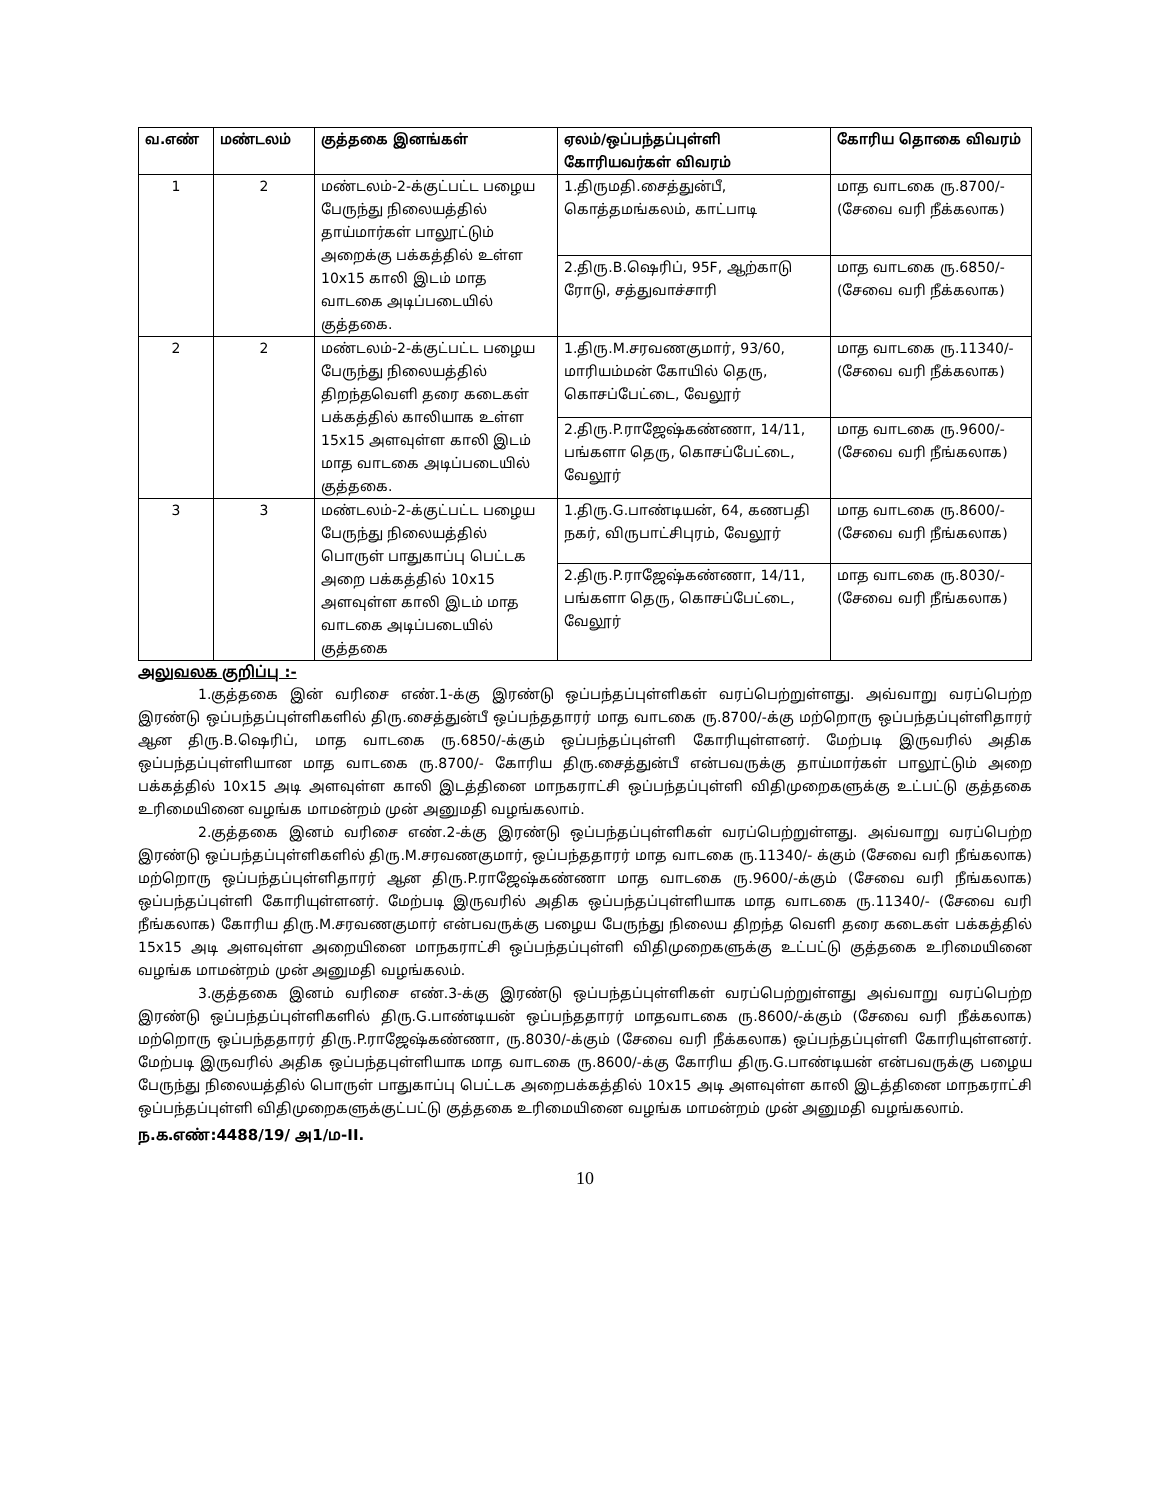| வ.எண் | மண்டலம் | குத்தகை இனங்கள் | ஏலம்/ஒப்பந்தப்புள்ளி கோரியவர்கள் விவரம் | கோரிய தொகை விவரம் |
| --- | --- | --- | --- | --- |
| 1 | 2 | மண்டலம்-2-க்குட்பட்ட பழைய பேருந்து நிலையத்தில் தாய்மார்கள் பாலூட்டும் அறைக்கு பக்கத்தில் உள்ள 10x15 காலி இடம் மாத வாடகை அடிப்படையில் குத்தகை. | 1.திருமதி.சைத்துன்பீ, கொத்தமங்கலம், காட்பாடி | மாத வாடகை ரு.8700/- (சேவை வரி நீக்கலாக) |
| | | | 2.திரு.B.ஷெரிப், 95F, ஆற்காடு ரோடு, சத்துவாச்சாரி | மாத வாடகை ரு.6850/- (சேவை வரி நீக்கலாக) |
| 2 | 2 | மண்டலம்-2-க்குட்பட்ட பழைய பேருந்து நிலையத்தில் திறந்தவெளி தரை கடைகள் பக்கத்தில் காலியாக உள்ள 15x15 அளவுள்ள காலி இடம் மாத வாடகை அடிப்படையில் குத்தகை. | 1.திரு.M.சரவணகுமார், 93/60, மாரியம்மன் கோயில் தெரு, கொசப்பேட்டை, வேலூர் | மாத வாடகை ரு.11340/- (சேவை வரி நீக்கலாக) |
| | | | 2.திரு.P.ராஜேஷ்கண்ணா, 14/11, பங்களா தெரு, கொசப்பேட்டை, வேலூர் | மாத வாடகை ரு.9600/- (சேவை வரி நீங்கலாக) |
| 3 | 3 | மண்டலம்-2-க்குட்பட்ட பழைய பேருந்து நிலையத்தில் பொருள் பாதுகாப்பு பெட்டக அறை பக்கத்தில் 10x15 அளவுள்ள காலி இடம் மாத வாடகை அடிப்படையில் குத்தகை | 1.திரு.G.பாண்டியன், 64, கணபதி நகர், விருபாட்சிபுரம், வேலூர் | மாத வாடகை ரு.8600/- (சேவை வரி நீங்கலாக) |
| | | | 2.திரு.P.ராஜேஷ்கண்ணா, 14/11, பங்களா தெரு, கொசப்பேட்டை, வேலூர் | மாத வாடகை ரு.8030/- (சேவை வரி நீங்கலாக) |
அலுவலக குறிப்பு :-
1.குத்தகை இன் வரிசை எண்.1-க்கு இரண்டு ஒப்பந்தப்புள்ளிகள் வரப்பெற்றுள்ளது. அவ்வாறு வரப்பெற்ற இரண்டு ஒப்பந்தப்புள்ளிகளில் திரு.சைத்துன்பீ ஒப்பந்ததாரர் மாத வாடகை ரு.8700/-க்கு மற்றொரு ஒப்பந்தப்புள்ளிதாரர் ஆன திரு.B.ஷெரிப், மாத வாடகை ரு.6850/-க்கும் ஒப்பந்தப்புள்ளி கோரியுள்ளனர். மேற்படி இருவரில் அதிக ஒப்பந்தப்புள்ளியான மாத வாடகை ரு.8700/- கோரிய திரு.சைத்துன்பீ என்பவருக்கு தாய்மார்கள் பாலூட்டும் அறை பக்கத்தில் 10x15 அடி அளவுள்ள காலி இடத்தினை மாநகராட்சி ஒப்பந்தப்புள்ளி விதிமுறைகளுக்கு உட்பட்டு குத்தகை உரிமையினை வழங்க மாமன்றம் முன் அனுமதி வழங்கலாம்.
2.குத்தகை இனம் வரிசை எண்.2-க்கு இரண்டு ஒப்பந்தப்புள்ளிகள் வரப்பெற்றுள்ளது. அவ்வாறு வரப்பெற்ற இரண்டு ஒப்பந்தப்புள்ளிகளில் திரு.M.சரவணகுமார், ஒப்பந்ததாரர் மாத வாடகை ரு.11340/- க்கும் (சேவை வரி நீங்கலாக) மற்றொரு ஒப்பந்தப்புள்ளிதாரர் ஆன திரு.P.ராஜேஷ்கண்ணா மாத வாடகை ரு.9600/-க்கும் (சேவை வரி நீங்கலாக) ஒப்பந்தப்புள்ளி கோரியுள்ளனர். மேற்படி இருவரில் அதிக ஒப்பந்தப்புள்ளியாக மாத வாடகை ரு.11340/- (சேவை வரி நீங்கலாக) கோரிய திரு.M.சரவணகுமார் என்பவருக்கு பழைய பேருந்து நிலைய திறந்த வெளி தரை கடைகள் பக்கத்தில் 15x15 அடி அளவுள்ள அறையினை மாநகராட்சி ஒப்பந்தப்புள்ளி விதிமுறைகளுக்கு உட்பட்டு குத்தகை உரிமையினை வழங்க மாமன்றம் முன் அனுமதி வழங்கலம்.
3.குத்தகை இனம் வரிசை எண்.3-க்கு இரண்டு ஒப்பந்தப்புள்ளிகள் வரப்பெற்றுள்ளது அவ்வாறு வரப்பெற்ற இரண்டு ஒப்பந்தப்புள்ளிகளில் திரு.G.பாண்டியன் ஒப்பந்ததாரர் மாதவாடகை ரு.8600/-க்கும் (சேவை வரி நீக்கலாக) மற்றொரு ஒப்பந்ததாரர் திரு.P.ராஜேஷ்கண்ணா, ரு.8030/-க்கும் (சேவை வரி நீக்கலாக) ஒப்பந்தப்புள்ளி கோரியுள்ளனர். மேற்படி இருவரில் அதிக ஒப்பந்தபுள்ளியாக மாத வாடகை ரு.8600/-க்கு கோரிய திரு.G.பாண்டியன் என்பவருக்கு பழைய பேருந்து நிலையத்தில் பொருள் பாதுகாப்பு பெட்டக அறைபக்கத்தில் 10x15 அடி அளவுள்ள காலி இடத்தினை மாநகராட்சி ஒப்பந்தப்புள்ளி விதிமுறைகளுக்குட்பட்டு குத்தகை உரிமையினை வழங்க மாமன்றம் முன் அனுமதி வழங்கலாம்.
ந.க.எண்:4488/19/ அ1/ம-II.
10